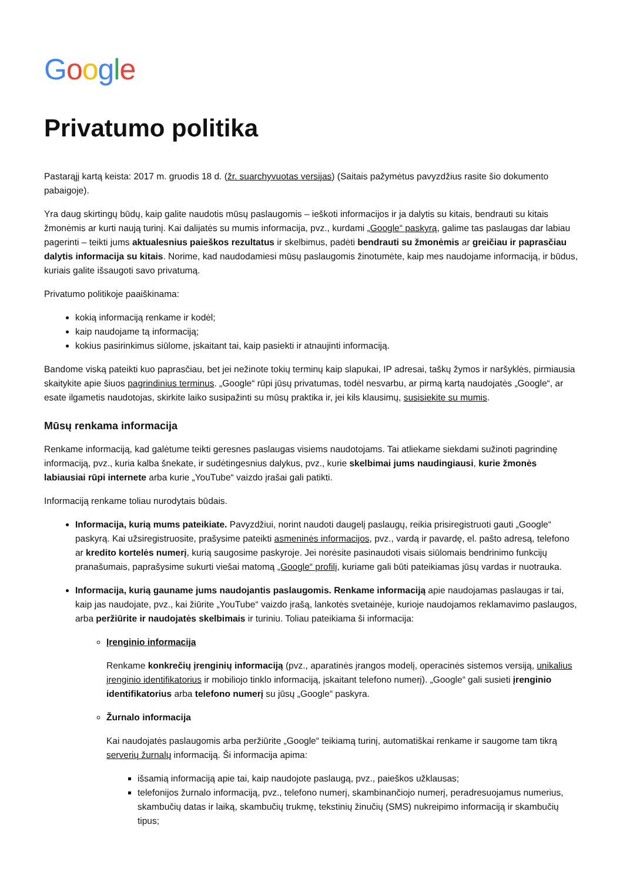Google
Privatumo politika
Pastarąjį kartą keista: 2017 m. gruodis 18 d. (žr. suarchyvuotas versijas) (Saitais pažymėtus pavyzdžius rasite šio dokumento pabaigoje).
Yra daug skirtingų būdų, kaip galite naudotis mūsų paslaugomis – ieškoti informacijos ir ja dalytis su kitais, bendrauti su kitais žmonėmis ar kurti naują turinį. Kai dalijatės su mumis informacija, pvz., kurdami „Google“ paskyrą, galime tas paslaugas dar labiau pagerinti – teikti jums aktualesnius paieškos rezultatus ir skelbimus, padėti bendrauti su žmonėmis ar greičiau ir paprasčiau dalytis informacija su kitais. Norime, kad naudodamiesi mūsų paslaugomis žinotumėte, kaip mes naudojame informaciją, ir būdus, kuriais galite išsaugoti savo privatumą.
Privatumo politikoje paaiškinama:
kokią informaciją renkame ir kodėl;
kaip naudojame tą informaciją;
kokius pasirinkimus siūlome, įskaitant tai, kaip pasiekti ir atnaujinti informaciją.
Bandome viską pateikti kuo paprasčiau, bet jei nežinote tokių terminų kaip slapukai, IP adresai, taškų žymos ir naršyklės, pirmiausia skaitykite apie šiuos pagrindinius terminus. „Google“ rūpi jūsų privatumas, todėl nesvarbu, ar pirmą kartą naudojatės „Google“, ar esate ilgametis naudotojas, skirkite laiko susipažinti su mūsų praktika ir, jei kils klausimų, susisiekite su mumis.
Mūsų renkama informacija
Renkame informaciją, kad galėtume teikti geresnes paslaugas visiems naudotojams. Tai atliekame siekdami sužinoti pagrindinę informaciją, pvz., kuria kalba šnekate, ir sudėtingesnius dalykus, pvz., kurie skelbimai jums naudingiausi, kurie žmonės labiausiai rūpi internete arba kurie „YouTube“ vaizdo įrašai gali patikti.
Informaciją renkame toliau nurodytais būdais.
Informacija, kurią mums pateikiate. Pavyzdžiui, norint naudoti daugelį paslaugų, reikia prisiregistruoti gauti „Google“ paskyrą. Kai užsiregistruosite, prašysime pateikti asmeninės informacijos, pvz., vardą ir pavardę, el. pašto adresą, telefono ar kredito kortelės numerį, kurią saugosime paskyroje. Jei norėsite pasinaudoti visais siūlomais bendrinimo funkcijų pranašumais, paprašysime sukurti viešai matomą „Google“ profilį, kuriame gali būti pateikiamas jūsų vardas ir nuotrauka.
Informacija, kurią gauname jums naudojantis paslaugomis. Renkame informaciją apie naudojamas paslaugas ir tai, kaip jas naudojate, pvz., kai žiūrite „YouTube“ vaizdo įrašą, lankotės svetainėje, kurioje naudojamos reklamavimo paslaugos, arba peržiūrite ir naudojatės skelbimais ir turiniu. Toliau pateikiama ši informacija:
Įrenginio informacija
Renkame konkrečių įrenginių informaciją (pvz., aparatinės įrangos modelį, operacinės sistemos versiją, unikalius įrenginio identifikatorius ir mobiliojo tinklo informaciją, įskaitant telefono numerį). „Google“ gali susieti įrenginio identifikatorius arba telefono numerį su jūsų „Google“ paskyra.
Žurnalo informacija
Kai naudojatės paslaugomis arba peržiūrite „Google“ teikiamą turinį, automatiškai renkame ir saugome tam tikrą serverių žurnalų informaciją. Ši informacija apima:
išsamią informaciją apie tai, kaip naudojote paslaugą, pvz., paieškos užklausas;
telefonijos žurnalo informaciją, pvz., telefono numerį, skambinančiojo numerį, peradresuojamus numerius, skambučių datas ir laiką, skambučių trukmę, tekstinių žinučių (SMS) nukreipimo informaciją ir skambučių tipus;